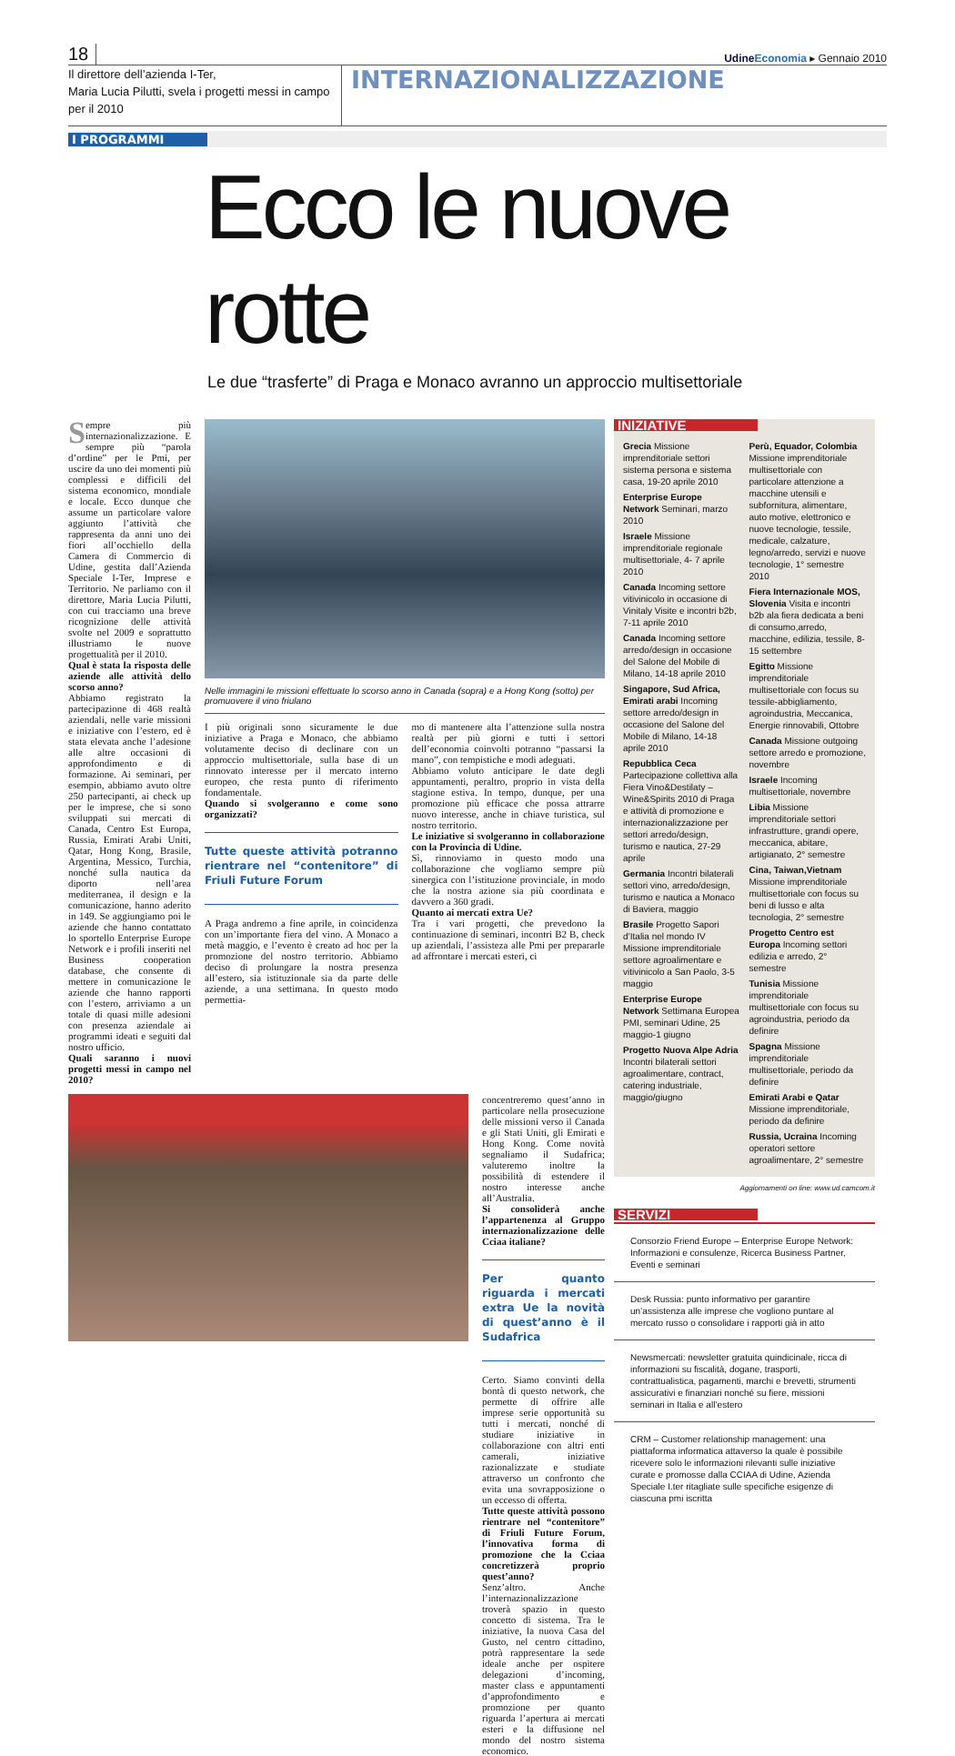18 Udine Economia ▸ Gennaio 2010
Il direttore dell’azienda I-Ter,
Maria Lucia Pilutti, svela i progetti messi in campo per il 2010
INTERNAZIONALIZZAZIONE
I PROGRAMMI
Ecco le nuove rotte
Le due “trasferte” di Praga e Monaco avranno un approccio multisettoriale
Sempre più internazionalizzazione. E sempre più “parola d’ordine” per le Pmi, per uscire da uno dei momenti più complessi e difficili del sistema economico, mondiale e locale. Ecco dunque che assume un particolare valore aggiunto l’attività che rappresenta da anni uno dei fiori all’occhiello della Camera di Commercio di Udine, gestita dall’Azienda Speciale I-Ter, Imprese e Territorio. Ne parliamo con il direttore, Maria Lucia Pilutti, con cui tracciamo una breve ricognizione delle attività svolte nel 2009 e soprattutto illustriamo le nuove progettualità per il 2010.
Qual è stata la risposta delle aziende alle attività dello scorso anno?
Abbiamo registrato la partecipazione di 468 realtà aziendali, nelle varie missioni e iniziative con l’estero, ed è stata elevata anche l’adesione alle altre occasioni di approfondimento e di formazione. Ai seminari, per esempio, abbiamo avuto oltre 250 partecipanti, ai check up per le imprese, che si sono sviluppati sui mercati di Canada, Centro Est Europa, Russia, Emirati Arabi Uniti, Qatar, Hong Kong, Brasile, Argentina, Messico, Turchia, nonché sulla nautica da diporto nell’area mediterranea, il design e la comunicazione, hanno aderito in 149. Se aggiungiamo poi le aziende che hanno contattato lo sportello Enterprise Europe Network e i profili inseriti nel Business cooperation database, che consente di mettere in comunicazione le aziende che hanno rapporti con l’estero, arriviamo a un totale di quasi mille adesioni con presenza aziendale ai programmi ideati e seguiti dal nostro ufficio.
Quali saranno i nuovi progetti messi in campo nel 2010?
Nelle immagini le missioni effettuate lo scorso anno in Canada (sopra) e a Hong Kong (sotto) per promuovere il vino friulano
I più originali sono sicuramente le due iniziative a Praga e Monaco, che abbiamo volutamente deciso di declinare con un approccio multisettoriale, sulla base di un rinnovato interesse per il mercato interno europeo, che resta punto di riferimento fondamentale.
Quando si svolgeranno e come sono organizzati?
Tutte queste attività potranno rientrare nel “contenitore” di Friuli Future Forum
A Praga andremo a fine aprile, in coincidenza con un’importante fiera del vino. A Monaco a metà maggio, e l’evento è creato ad hoc per la promozione del nostro territorio. Abbiamo deciso di prolungare la nostra presenza all’estero, sia istituzionale sia da parte delle aziende, a una settimana. In questo modo permettia-
mo di mantenere alta l’attenzione sulla nostra realtà per più giorni e tutti i settori dell’economia coinvolti potranno “passarsi la mano”, con tempistiche e modi adeguati.
Abbiamo voluto anticipare le date degli appuntamenti, peraltro, proprio in vista della stagione estiva. In tempo, dunque, per una promozione più efficace che possa attrarre nuovo interesse, anche in chiave turistica, sul nostro territorio.
Le iniziative si svolgeranno in collaborazione con la Provincia di Udine.
Sì, rinnoviamo in questo modo una collaborazione che vogliamo sempre più sinergica con l’istituzione provinciale, in modo che la nostra azione sia più coordinata e davvero a 360 gradi.
Quanto ai mercati extra Ue?
Tra i vari progetti, che prevedono la continuazione di seminari, incontri B2 B, check up aziendali, l’assisteza alle Pmi per prepararle ad affrontare i mercati esteri, ci
concentreremo quest’anno in particolare nella prosecuzione delle missioni verso il Canada e gli Stati Uniti, gli Emirati e Hong Kong. Come novità segnaliamo il Sudafrica; valuteremo inoltre la possibilità di estendere il nostro interesse anche all’Australia.
Si consoliderà anche l’appartenenza al Gruppo internazionalizzazione delle Cciaa italiane?
Per quanto riguarda i mercati extra Ue la novità di quest’anno è il Sudafrica
Certo. Siamo convinti della bontà di questo network, che permette di offrire alle imprese serie opportunità su tutti i mercati, nonché di studiare iniziative in collaborazione con altri enti camerali, iniziative razionalizzate e studiate attraverso un confronto che evita una sovrapposizione o un eccesso di offerta.
Tutte queste attività possono rientrare nel “contenitore” di Friuli Future Forum, l’innovativa forma di promozione che la Cciaa concretizzerà proprio quest’anno?
Senz’altro. Anche l’internazionalizzazione troverà spazio in questo concetto di sistema. Tra le iniziative, la nuova Casa del Gusto, nel centro cittadino, potrà rappresentare la sede ideale anche per ospitere delegazioni d’incoming, master class e appuntamenti d’approfondimento e promozione per quanto riguarda l’apertura ai mercati esteri e la diffusione nel mondo del nostro sistema economico.
INIZIATIVE
Grecia Missione imprenditoriale settori sistema persona e sistema casa, 19-20 aprile 2010
Enterprise Europe Network Seminari, marzo 2010
Israele Missione imprenditoriale regionale multisettoriale, 4- 7 aprile 2010
Canada Incoming settore vitivinicolo in occasione di Vinitaly Visite e incontri b2b, 7-11 aprile 2010
Canada Incoming settore arredo/design in occasione del Salone del Mobile di Milano, 14-18 aprile 2010
Singapore, Sud Africa, Emirati arabi Incoming settore arredo/design in occasione del Salone del Mobile di Milano, 14-18 aprile 2010
Repubblica Ceca Partecipazione collettiva alla Fiera Vino&Destilaty – Wine&Spirits 2010 di Praga e attività di promozione e internazionalizzazione per settori arredo/design, turismo e nautica, 27-29 aprile
Germania Incontri bilaterali settori vino, arredo/design, turismo e nautica a Monaco di Baviera, maggio
Brasile Progetto Sapori d’Italia nel mondo IV Missione imprenditoriale settore agroalimentare e vitivinicolo a San Paolo, 3-5 maggio
Enterprise Europe Network Settimana Europea PMI, seminari Udine, 25 maggio-1 giugno
Progetto Nuova Alpe Adria Incontri bilaterali settori agroalimentare, contract, catering industriale, maggio/giugno
Perù, Equador, Colombia Missione imprenditoriale multisettoriale con particolare attenzione a macchine utensili e subfornitura, alimentare, auto motive, elettronico e nuove tecnologie, tessile, medicale, calzature, legno/arredo, servizi e nuove tecnologie, 1° semestre 2010
Fiera Internazionale MOS, Slovenia Visita e incontri b2b ala fiera dedicata a beni di consumo,arredo, macchine, edilizia, tessile, 8-15 settembre
Egitto Missione imprenditoriale multisettoriale con focus su tessile-abbigliamento, agroindustria, Meccanica, Energie rinnovabili, Ottobre
Canada Missione outgoing settore arredo e promozione, novembre
Israele Incoming multisettoriale, novembre
Libia Missione imprenditoriale settori infrastrutture, grandi opere, meccanica, abitare, artigianato, 2° semestre
Cina, Taiwan,Vietnam Missione imprenditoriale multisettoriale con focus su beni di lusso e alta tecnologia, 2° semestre
Progetto Centro est Europa Incoming settori edilizia e arredo, 2° semestre
Tunisia Missione imprenditoriale multisettoriale con focus su agroindustria, periodo da definire
Spagna Missione imprenditoriale multisettoriale, periodo da definire
Emirati Arabi e Qatar Missione imprenditoriale, periodo da definire
Russia, Ucraina Incoming operatori settore agroalimentare, 2° semestre
Aggiornamenti on line: www.ud.camcom.it
SERVIZI
Consorzio Friend Europe – Enterprise Europe Network: Informazioni e consulenze, Ricerca Business Partner, Eventi e seminari
Desk Russia: punto informativo per garantire un’assistenza alle imprese che vogliono puntare al mercato russo o consolidare i rapporti già in atto
Newsmercati: newsletter gratuita quindicinale, ricca di informazioni su fiscalità, dogane, trasporti, contrattualistica, pagamenti, marchi e brevetti, strumenti assicurativi e finanziari nonché su fiere, missioni seminari in Italia e all’estero
CRM – Customer relationship management: una piattaforma informatica attaverso la quale è possibile ricevere solo le informazioni rilevanti sulle iniziative curate e promosse dalla CCIAA di Udine, Azienda Speciale I.ter ritagliate sulle specifiche esigenze di ciascuna pmi iscritta